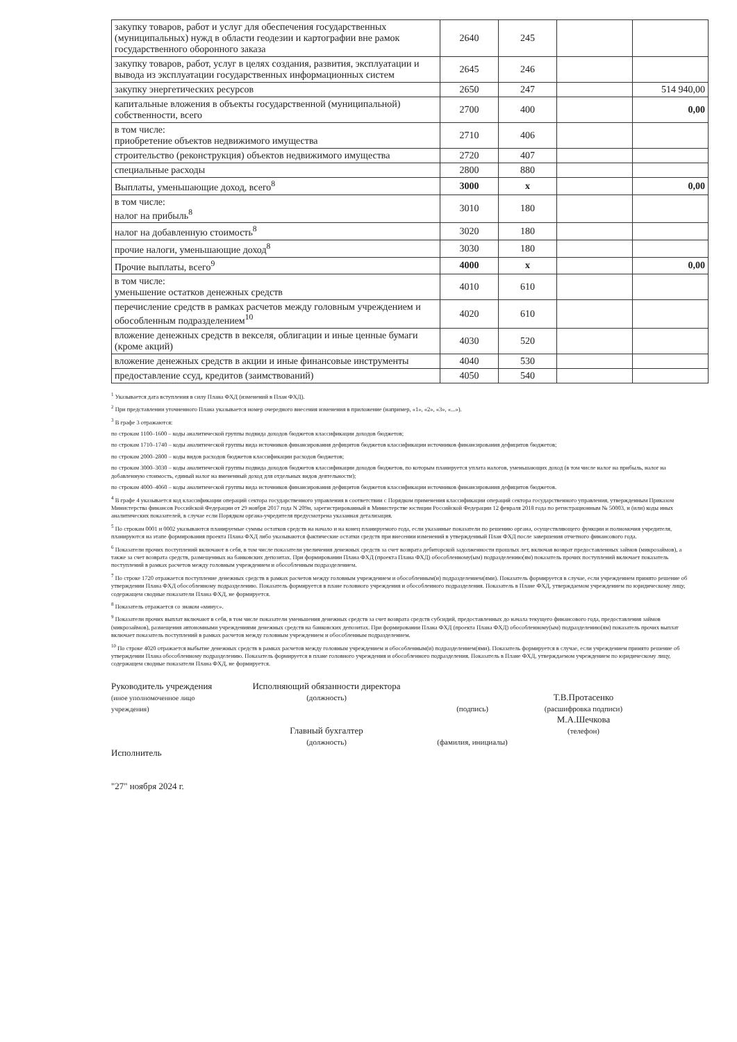| закупку товаров, работ и услуг для обеспечения государственных (муниципальных) нужд в области геодезии и картографии вне рамок государственного оборонного заказа | 2640 | 245 | | |
| закупку товаров, работ, услуг в целях создания, развития, эксплуатации и вывода из эксплуатации государственных информационных систем | 2645 | 246 | | |
| закупку энергетических ресурсов | 2650 | 247 | | 514 940,00 |
| капитальные вложения в объекты государственной (муниципальной) собственности, всего | 2700 | 400 | | 0,00 |
| в том числе: приобретение объектов недвижимого имущества | 2710 | 406 | | |
| строительство (реконструкция) объектов недвижимого имущества | 2720 | 407 | | |
| специальные расходы | 2800 | 880 | | |
| Выплаты, уменьшающие доход, всего<sup>8</sup> | 3000 | х | | 0,00 |
| в том числе: налог на прибыль<sup>8</sup> | 3010 | 180 | | |
| налог на добавленную стоимость<sup>8</sup> | 3020 | 180 | | |
| прочие налоги, уменьшающие доход<sup>8</sup> | 3030 | 180 | | |
| Прочие выплаты, всего<sup>9</sup> | 4000 | х | | 0,00 |
| в том числе: уменьшение остатков денежных средств | 4010 | 610 | | |
| перечисление средств в рамках расчетов между головным учреждением и обособленным подразделением<sup>10</sup> | 4020 | 610 | | |
| вложение денежных средств в векселя, облигации и иные ценные бумаги (кроме акций) | 4030 | 520 | | |
| вложение денежных средств в акции и иные финансовые инструменты | 4040 | 530 | | |
| предоставление ссуд, кредитов (заимствований) | 4050 | 540 | | |
<sup>1</sup> Указывается дата вступления в силу Плана ФХД (изменений в План ФХД).
<sup>2</sup> При представлении уточненного Плана указывается номер очередного внесения изменения в приложение (например, «1», «2», «3», «...»).
<sup>3</sup> В графе 3 отражаются:
по строкам 1100–1600 – коды аналитической группы подвида доходов бюджетов классификации доходов бюджетов;
по строкам 1710–1740 – коды аналитической группы вида источников финансирования дефицитов бюджетов классификации источников финансирования дефицитов бюджетов;
по строкам 2000–2800 – коды видов расходов бюджетов классификации расходов бюджетов;
по строкам 3000–3030 – коды аналитической группы подвида доходов бюджетов классификации доходов бюджетов, по которым планируется уплата налогов, уменьшающих доход (в том числе налог на прибыль, налог на добавленную стоимость, единый налог на вмененный доход для отдельных видов деятельности);
по строкам 4000–4060 – коды аналитической группы вида источников финансирования дефицитов бюджетов классификации источников финансирования дефицитов бюджетов.
<sup>4</sup> В графе 4 указывается код классификации операций сектора государственного управления в соответствии с Порядком применения классификации операций сектора государственного управления, утвержденным Приказом Министерства финансов Российской Федерации от 29 ноября 2017 года N 209н, зарегистрированный в Министерстве юстиции Российской Федерации 12 февраля 2018 года по регистрационным № 50003, и (или) коды иных аналитических показателей, в случае если Порядком органа-учредителя предусмотрена указанная детализация.
<sup>5</sup> По строкам 0001 и 0002 указываются планируемые суммы остатков средств на начало и на конец планируемого года, если указанные показатели по решению органа, осуществляющего функции и полномочия учредителя, планируются на этапе формирования проекта Плана ФХД либо указываются фактические остатки средств при внесении изменений в утвержденный План ФХД после завершения отчетного финансового года.
<sup>6</sup> Показатели прочих поступлений включают в себя, в том числе показатели увеличения денежных средств за счет возврата дебиторской задолженности прошлых лет, включая возврат предоставленных займов (микрозаймов), а также за счет возврата средств, размещенных на банковских депозитах. При формировании Плана ФХД (проекта Плана ФХД) обособленному(ым) подразделению(ям) показатель прочих поступлений включает показатель поступлений в рамках расчетов между головным учреждением и обособленным подразделением.
<sup>7</sup> По строке 1720 отражается поступление денежных средств в рамках расчетов между головным учреждением и обособленным(и) подразделением(ями). Показатель формируется в случае, если учреждением принято решение об утверждении Плана ФХД обособленному подразделению. Показатель формируется в плане головного учреждения и обособленного подразделения. Показатель в Плане ФХД, утверждаемом учреждением по юридическому лицу, содержащем сводные показатели Плана ФХД, не формируется.
<sup>8</sup> Показатель отражается со знаком «минус».
<sup>9</sup> Показатели прочих выплат включают в себя, в том числе показатели уменьшения денежных средств за счет возврата средств субсидий, предоставленных до начала текущего финансового года, предоставления займов (микрозаймов), размещения автономными учреждениями денежных средств на банковских депозитах. При формировании Плана ФХД (проекта Плана ФХД) обособленному(ым) подразделению(ям) показатель прочих выплат включает показатель поступлений в рамках расчетов между головным учреждением и обособленным подразделением.
<sup>10</sup> По строке 4020 отражается выбытие денежных средств в рамках расчетов между головным учреждением и обособленным(и) подразделением(ями). Показатель формируется в случае, если учреждением принято решение об утверждении Плана обособленному подразделению. Показатель формируется в плане головного учреждения и обособленного подразделения. Показатель в Плане ФХД, утверждаемом учреждением по юридическому лицу, содержащем сводные показатели Плана ФХД, не формируется.
Руководитель учреждения
(иное уполномоченное лицо учреждения)
Исполнитель
"27" ноября 2024 г.
Исполняющий обязанности директора
(должность)
Главный бухгалтер
(должность)
(подпись)
(фамилия, инициалы)
Т.В.Протасенко
(расшифровка подписи)
М.А.Шечкова
(телефон)